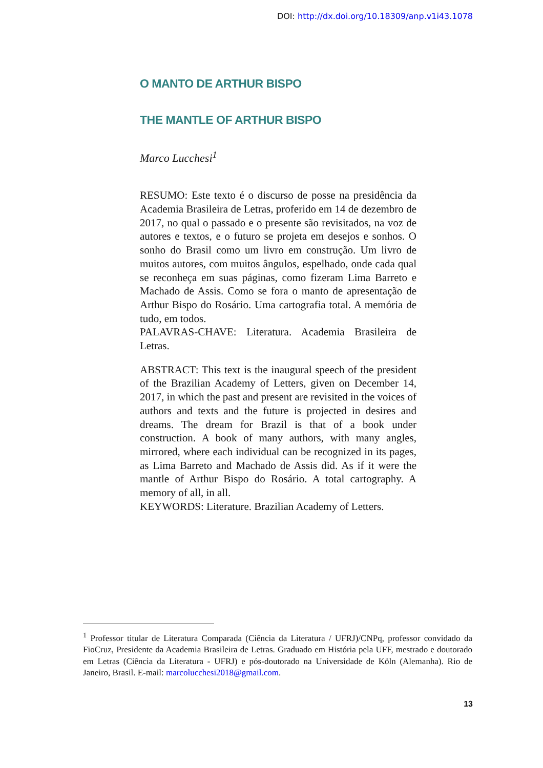DOI: http://dx.doi.org/10.18309/anp.v1i43.1078
O MANTO DE ARTHUR BISPO
THE MANTLE OF ARTHUR BISPO
Marco Lucchesi<sup>1</sup>
RESUMO: Este texto é o discurso de posse na presidência da Academia Brasileira de Letras, proferido em 14 de dezembro de 2017, no qual o passado e o presente são revisitados, na voz de autores e textos, e o futuro se projeta em desejos e sonhos. O sonho do Brasil como um livro em construção. Um livro de muitos autores, com muitos ângulos, espelhado, onde cada qual se reconheça em suas páginas, como fizeram Lima Barreto e Machado de Assis. Como se fora o manto de apresentação de Arthur Bispo do Rosário. Uma cartografia total. A memória de tudo, em todos.
PALAVRAS-CHAVE: Literatura. Academia Brasileira de Letras.
ABSTRACT: This text is the inaugural speech of the president of the Brazilian Academy of Letters, given on December 14, 2017, in which the past and present are revisited in the voices of authors and texts and the future is projected in desires and dreams. The dream for Brazil is that of a book under construction. A book of many authors, with many angles, mirrored, where each individual can be recognized in its pages, as Lima Barreto and Machado de Assis did. As if it were the mantle of Arthur Bispo do Rosário. A total cartography. A memory of all, in all.
KEYWORDS: Literature. Brazilian Academy of Letters.
<sup>1</sup> Professor titular de Literatura Comparada (Ciência da Literatura / UFRJ)/CNPq, professor convidado da FioCruz, Presidente da Academia Brasileira de Letras. Graduado em História pela UFF, mestrado e doutorado em Letras (Ciência da Literatura - UFRJ) e pós-doutorado na Universidade de Köln (Alemanha). Rio de Janeiro, Brasil. E-mail: marcolucchesi2018@gmail.com.
13